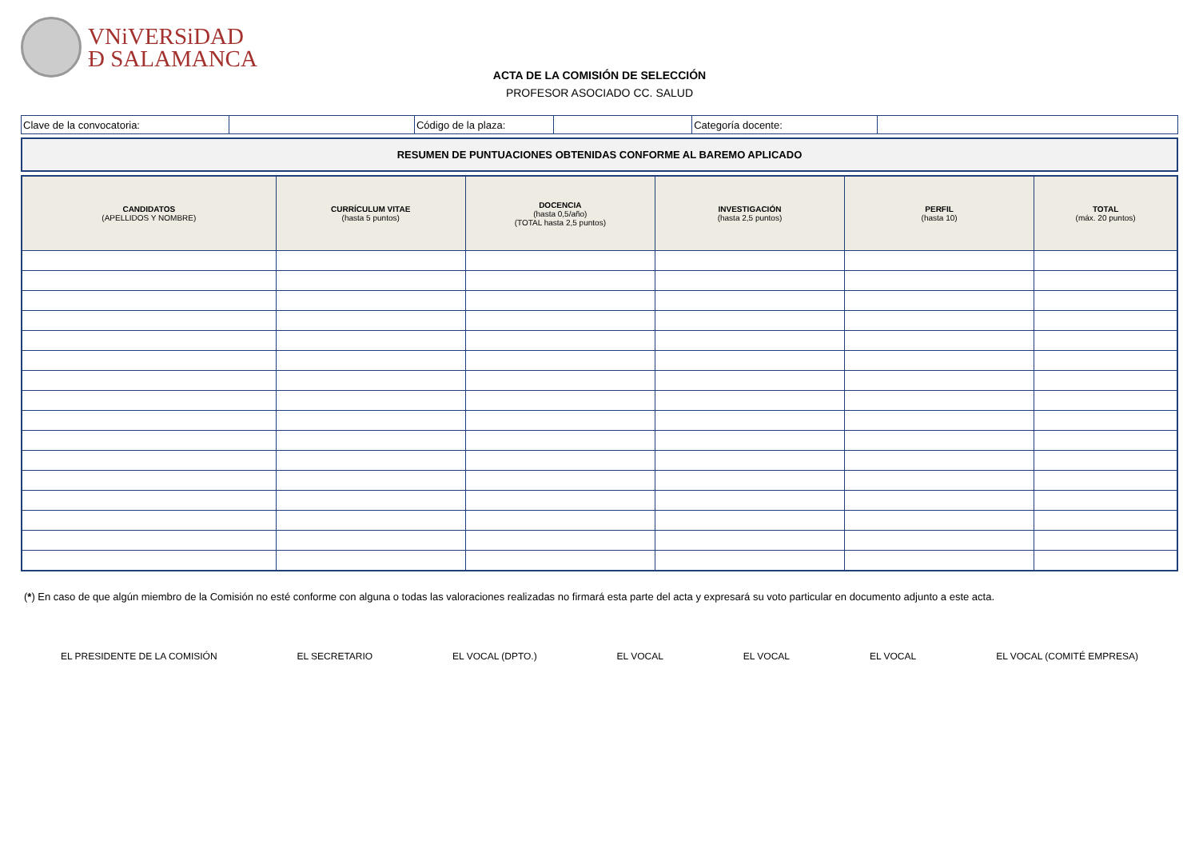VNiVERSiDAD
Ð SALAMANCA
ACTA DE LA COMISIÓN DE SELECCIÓN
PROFESOR ASOCIADO CC. SALUD
| Clave de la convocatoria: | | Código de la plaza: | | Categoría docente: | |
RESUMEN DE PUNTUACIONES OBTENIDAS CONFORME AL BAREMO APLICADO
| CANDIDATOS (APELLIDOS Y NOMBRE) | CURRÍCULUM VITAE (hasta 5 puntos) | DOCENCIA (hasta 0,5/año) (TOTAL hasta 2,5 puntos) | INVESTIGACIÓN (hasta 2,5 puntos) | PERFIL (hasta 10) | TOTAL (máx. 20 puntos) |
| --- | --- | --- | --- | --- | --- |
(*) En caso de que algún miembro de la Comisión no esté conforme con alguna o todas las valoraciones realizadas no firmará esta parte del acta y expresará su voto particular en documento adjunto a este acta.
EL PRESIDENTE DE LA COMISIÓN EL SECRETARIO EL VOCAL (DPTO.) EL VOCAL EL VOCAL EL VOCAL EL VOCAL (COMITÉ EMPRESA)